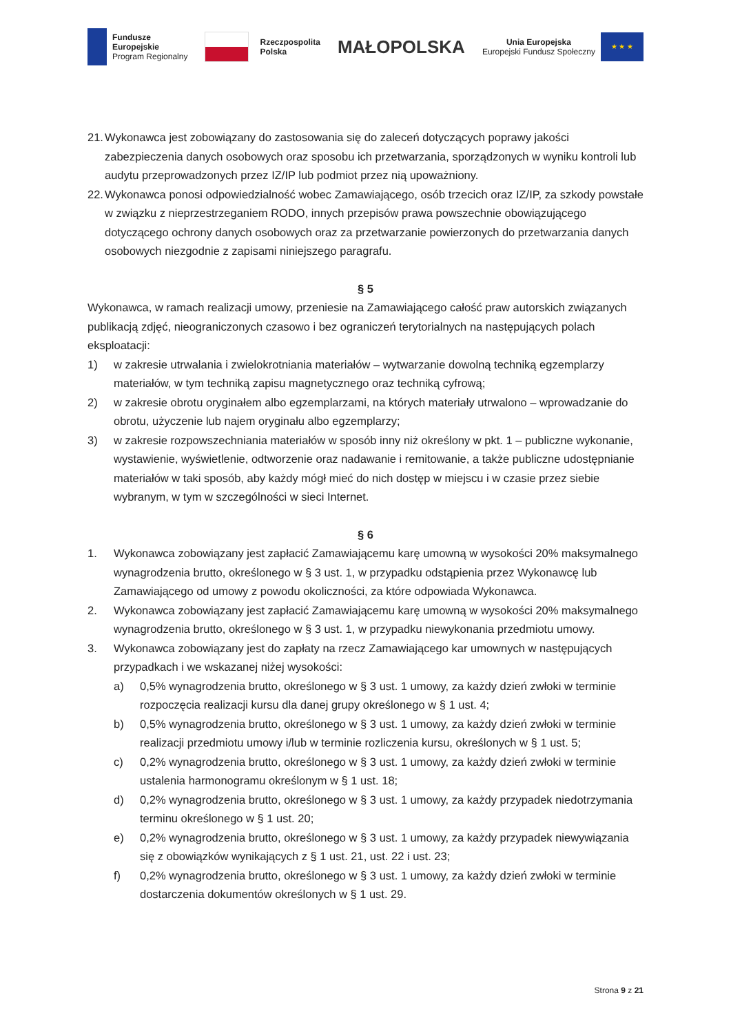Fundusze
Europejskie
Program Regionalny
Rzeczpospolita
Polska
MAŁOPOLSKA
Unia Europejska
Europejski Fundusz Społeczny
★ ★ ★
21. Wykonawca jest zobowiązany do zastosowania się do zaleceń dotyczących poprawy jakości zabezpieczenia danych osobowych oraz sposobu ich przetwarzania, sporządzonych w wyniku kontroli lub audytu przeprowadzonych przez IZ/IP lub podmiot przez nią upoważniony.
22. Wykonawca ponosi odpowiedzialność wobec Zamawiającego, osób trzecich oraz IZ/IP, za szkody powstałe w związku z nieprzestrzeganiem RODO, innych przepisów prawa powszechnie obowiązującego dotyczącego ochrony danych osobowych oraz za przetwarzanie powierzonych do przetwarzania danych osobowych niezgodnie z zapisami niniejszego paragrafu.
§ 5
Wykonawca, w ramach realizacji umowy, przeniesie na Zamawiającego całość praw autorskich związanych publikacją zdjęć, nieograniczonych czasowo i bez ograniczeń terytorialnych na następujących polach eksploatacji:
1) w zakresie utrwalania i zwielokrotniania materiałów – wytwarzanie dowolną techniką egzemplarzy materiałów, w tym techniką zapisu magnetycznego oraz techniką cyfrową;
2) w zakresie obrotu oryginałem albo egzemplarzami, na których materiały utrwalono – wprowadzanie do obrotu, użyczenie lub najem oryginału albo egzemplarzy;
3) w zakresie rozpowszechniania materiałów w sposób inny niż określony w pkt. 1 – publiczne wykonanie, wystawienie, wyświetlenie, odtworzenie oraz nadawanie i remitowanie, a także publiczne udostępnianie materiałów w taki sposób, aby każdy mógł mieć do nich dostęp w miejscu i w czasie przez siebie wybranym, w tym w szczególności w sieci Internet.
§ 6
1. Wykonawca zobowiązany jest zapłacić Zamawiającemu karę umowną w wysokości 20% maksymalnego wynagrodzenia brutto, określonego w § 3 ust. 1, w przypadku odstąpienia przez Wykonawcę lub Zamawiającego od umowy z powodu okoliczności, za które odpowiada Wykonawca.
2. Wykonawca zobowiązany jest zapłacić Zamawiającemu karę umowną w wysokości 20% maksymalnego wynagrodzenia brutto, określonego w § 3 ust. 1, w przypadku niewykonania przedmiotu umowy.
3. Wykonawca zobowiązany jest do zapłaty na rzecz Zamawiającego kar umownych w następujących przypadkach i we wskazanej niżej wysokości:
a) 0,5% wynagrodzenia brutto, określonego w § 3 ust. 1 umowy, za każdy dzień zwłoki w terminie rozpoczęcia realizacji kursu dla danej grupy określonego w § 1 ust. 4;
b) 0,5% wynagrodzenia brutto, określonego w § 3 ust. 1 umowy, za każdy dzień zwłoki w terminie realizacji przedmiotu umowy i/lub w terminie rozliczenia kursu, określonych w § 1 ust. 5;
c) 0,2% wynagrodzenia brutto, określonego w § 3 ust. 1 umowy, za każdy dzień zwłoki w terminie ustalenia harmonogramu określonym w § 1 ust. 18;
d) 0,2% wynagrodzenia brutto, określonego w § 3 ust. 1 umowy, za każdy przypadek niedotrzymania terminu określonego w § 1 ust. 20;
e) 0,2% wynagrodzenia brutto, określonego w § 3 ust. 1 umowy, za każdy przypadek niewywiązania się z obowiązków wynikających z § 1 ust. 21, ust. 22 i ust. 23;
f) 0,2% wynagrodzenia brutto, określonego w § 3 ust. 1 umowy, za każdy dzień zwłoki w terminie dostarczenia dokumentów określonych w § 1 ust. 29.
Strona 9 z 21